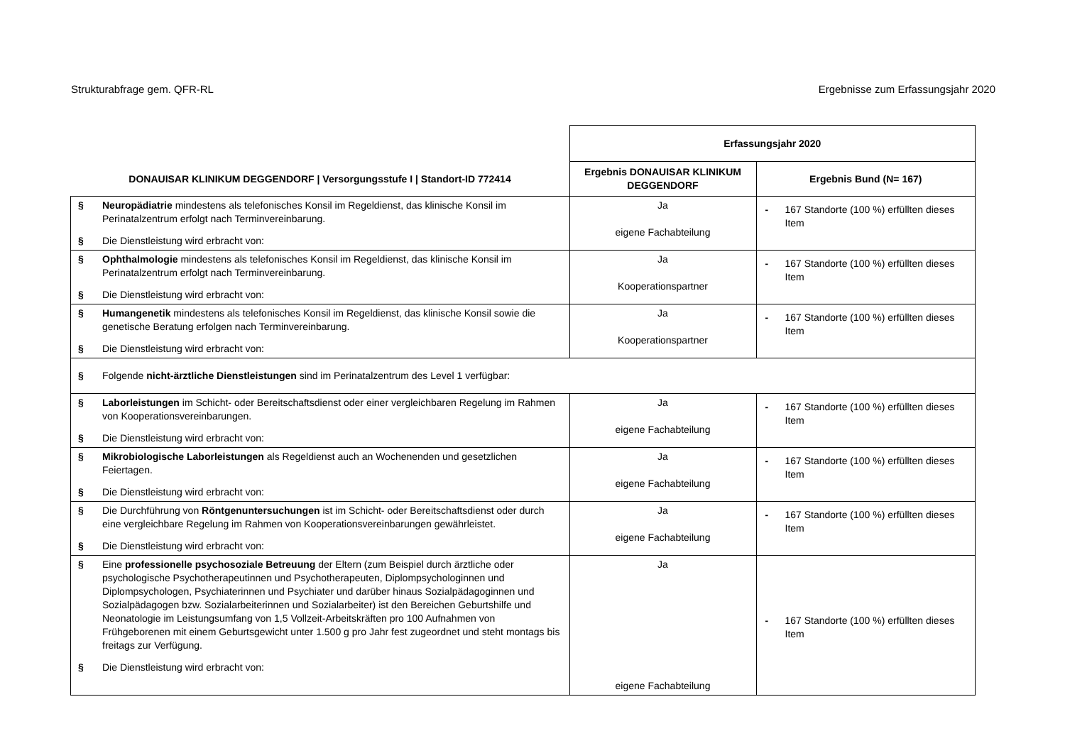Strukturabfrage gem. QFR-RL Ergebnisse zum Erfassungsjahr 2020
| DONAUISAR KLINIKUM DEGGENDORF / Versorgungsstufe I / Standort-ID 772414 | Erfassungsjahr 2020 | |
| --- | --- | --- |
| | Ergebnis DONAUISAR KLINIKUM DEGGENDORF | Ergebnis Bund (N= 167) |
| § Neuropädiatrie mindestens als telefonisches Konsil im Regeldienst, das klinische Konsil im Perinatalzentrum erfolgt nach Terminvereinbarung. § Die Dienstleistung wird erbracht von: | Ja eigene Fachabteilung | - 167 Standorte (100 %) erfüllten dieses Item |
| § Ophthalmologie mindestens als telefonisches Konsil im Regeldienst, das klinische Konsil im Perinatalzentrum erfolgt nach Terminvereinbarung. § Die Dienstleistung wird erbracht von: | Ja Kooperationspartner | - 167 Standorte (100 %) erfüllten dieses Item |
| § Humangenetik mindestens als telefonisches Konsil im Regeldienst, das klinische Konsil sowie die genetische Beratung erfolgen nach Terminvereinbarung. § Die Dienstleistung wird erbracht von: | Ja Kooperationspartner | - 167 Standorte (100 %) erfüllten dieses Item |
| § Folgende nicht-ärztliche Dienstleistungen sind im Perinatalzentrum des Level 1 verfügbar: | | |
| § Laborleistungen im Schicht- oder Bereitschaftsdienst oder einer vergleichbaren Regelung im Rahmen von Kooperationsvereinbarungen. § Die Dienstleistung wird erbracht von: | Ja eigene Fachabteilung | - 167 Standorte (100 %) erfüllten dieses Item |
| § Mikrobiologische Laborleistungen als Regeldienst auch an Wochenenden und gesetzlichen Feiertagen. § Die Dienstleistung wird erbracht von: | Ja eigene Fachabteilung | - 167 Standorte (100 %) erfüllten dieses Item |
| § Die Durchführung von Röntgenuntersuchungen ist im Schicht- oder Bereitschaftsdienst oder durch eine vergleichbare Regelung im Rahmen von Kooperationsvereinbarungen gewährleistet. § Die Dienstleistung wird erbracht von: | Ja eigene Fachabteilung | - 167 Standorte (100 %) erfüllten dieses Item |
| § Eine professionelle psychosoziale Betreuung der Eltern (zum Beispiel durch ärztliche oder psychologische Psychotherapeutinnen und Psychotherapeuten, Diplompsychologinnen und Diplompsychologen, Psychiaterinnen und Psychiater und darüber hinaus Sozialpädagoginnen und Sozialpädagogen bzw. Sozialarbeiterinnen und Sozialarbeiter) ist den Bereichen Geburtshilfe und Neonatologie im Leistungsumfang von 1,5 Vollzeit-Arbeitskräften pro 100 Aufnahmen von Frühgeborenen mit einem Geburtsgewicht unter 1.500 g pro Jahr fest zugeordnet und steht montags bis freitags zur Verfügung. § Die Dienstleistung wird erbracht von: | Ja eigene Fachabteilung | - 167 Standorte (100 %) erfüllten dieses Item |